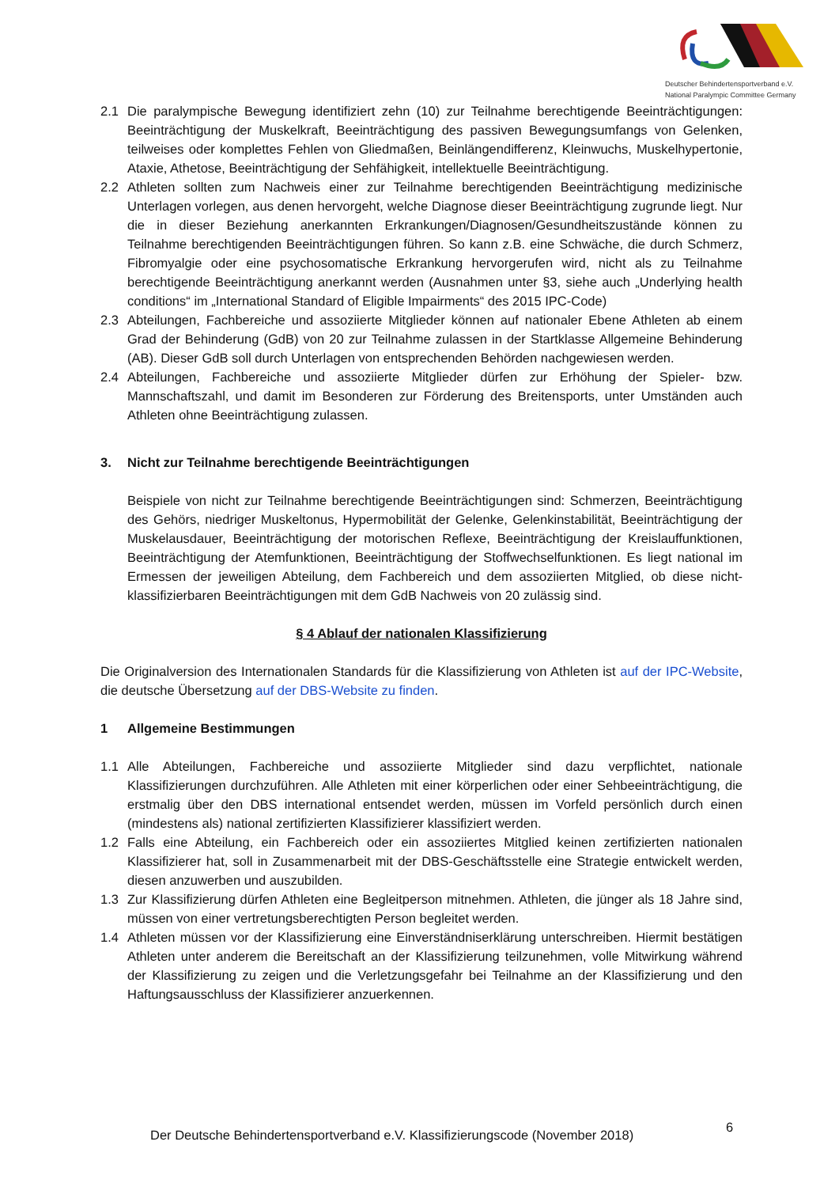Deutscher Behindertensportverband e.V.
National Paralympic Committee Germany
2.1 Die paralympische Bewegung identifiziert zehn (10) zur Teilnahme berechtigende Beeinträchtigungen: Beeinträchtigung der Muskelkraft, Beeinträchtigung des passiven Bewegungsumfangs von Gelenken, teilweises oder komplettes Fehlen von Gliedmaßen, Beinlängendifferenz, Kleinwuchs, Muskelhypertonie, Ataxie, Athetose, Beeinträchtigung der Sehfähigkeit, intellektuelle Beeinträchtigung.
2.2 Athleten sollten zum Nachweis einer zur Teilnahme berechtigenden Beeinträchtigung medizinische Unterlagen vorlegen, aus denen hervorgeht, welche Diagnose dieser Beeinträchtigung zugrunde liegt. Nur die in dieser Beziehung anerkannten Erkrankungen/Diagnosen/Gesundheitszustände können zu Teilnahme berechtigenden Beeinträchtigungen führen. So kann z.B. eine Schwäche, die durch Schmerz, Fibromyalgie oder eine psychosomatische Erkrankung hervorgerufen wird, nicht als zu Teilnahme berechtigende Beeinträchtigung anerkannt werden (Ausnahmen unter §3, siehe auch „Underlying health conditions“ im „International Standard of Eligible Impairments“ des 2015 IPC-Code)
2.3 Abteilungen, Fachbereiche und assoziierte Mitglieder können auf nationaler Ebene Athleten ab einem Grad der Behinderung (GdB) von 20 zur Teilnahme zulassen in der Startklasse Allgemeine Behinderung (AB). Dieser GdB soll durch Unterlagen von entsprechenden Behörden nachgewiesen werden.
2.4 Abteilungen, Fachbereiche und assoziierte Mitglieder dürfen zur Erhöhung der Spieler- bzw. Mannschaftszahl, und damit im Besonderen zur Förderung des Breitensports, unter Umständen auch Athleten ohne Beeinträchtigung zulassen.
3. Nicht zur Teilnahme berechtigende Beeinträchtigungen
Beispiele von nicht zur Teilnahme berechtigende Beeinträchtigungen sind: Schmerzen, Beeinträchtigung des Gehörs, niedriger Muskeltonus, Hypermobilität der Gelenke, Gelenkinstabilität, Beeinträchtigung der Muskelausdauer, Beeinträchtigung der motorischen Reflexe, Beeinträchtigung der Kreislauffunktionen, Beeinträchtigung der Atemfunktionen, Beeinträchtigung der Stoffwechselfunktionen. Es liegt national im Ermessen der jeweiligen Abteilung, dem Fachbereich und dem assoziierten Mitglied, ob diese nicht-klassifizierbaren Beeinträchtigungen mit dem GdB Nachweis von 20 zulässig sind.
§ 4 Ablauf der nationalen Klassifizierung
Die Originalversion des Internationalen Standards für die Klassifizierung von Athleten ist auf der IPC-Website, die deutsche Übersetzung auf der DBS-Website zu finden.
1 Allgemeine Bestimmungen
1.1 Alle Abteilungen, Fachbereiche und assoziierte Mitglieder sind dazu verpflichtet, nationale Klassifizierungen durchzuführen. Alle Athleten mit einer körperlichen oder einer Sehbeeinträchtigung, die erstmalig über den DBS international entsendet werden, müssen im Vorfeld persönlich durch einen (mindestens als) national zertifizierten Klassifizierer klassifiziert werden.
1.2 Falls eine Abteilung, ein Fachbereich oder ein assoziiertes Mitglied keinen zertifizierten nationalen Klassifizierer hat, soll in Zusammenarbeit mit der DBS-Geschäftsstelle eine Strategie entwickelt werden, diesen anzuwerben und auszubilden.
1.3 Zur Klassifizierung dürfen Athleten eine Begleitperson mitnehmen. Athleten, die jünger als 18 Jahre sind, müssen von einer vertretungsberechtigten Person begleitet werden.
1.4 Athleten müssen vor der Klassifizierung eine Einverständniserklärung unterschreiben. Hiermit bestätigen Athleten unter anderem die Bereitschaft an der Klassifizierung teilzunehmen, volle Mitwirkung während der Klassifizierung zu zeigen und die Verletzungsgefahr bei Teilnahme an der Klassifizierung und den Haftungsausschluss der Klassifizierer anzuerkennen.
Der Deutsche Behindertensportverband e.V. Klassifizierungscode (November 2018)
6